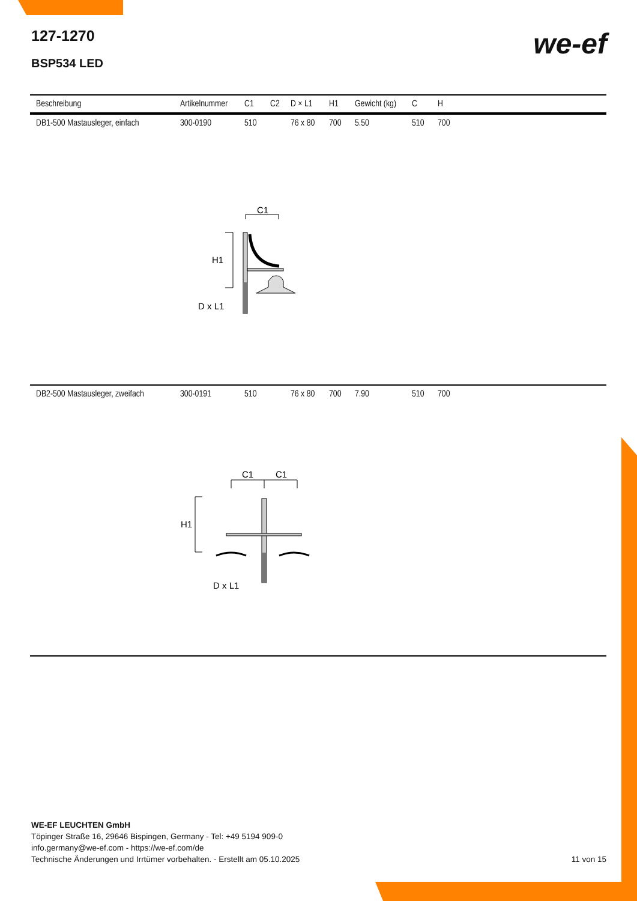127-1270
BSP534 LED
we-ef
| Beschreibung | Artikelnummer | C1 | C2 | D × L1 | H1 | Gewicht (kg) | C | H |
| --- | --- | --- | --- | --- | --- | --- | --- | --- |
| DB1-500 Mastausleger, einfach | 300-0190 | 510 | | 76 x 80 | 700 | 5.50 | 510 | 700 |
C1
H1
D x L1
| DB2-500 Mastausleger, zweifach | 300-0191 | 510 | | 76 x 80 | 700 | 7.90 | 510 | 700 |
C1
C1
H1
D x L1
WE-EF LEUCHTEN GmbH
Töpinger Straße 16, 29646 Bispingen, Germany - Tel: +49 5194 909-0
info.germany@we-ef.com - https://we-ef.com/de
Technische Änderungen und Irrtümer vorbehalten. - Erstellt am 05.10.2025 11 von 15